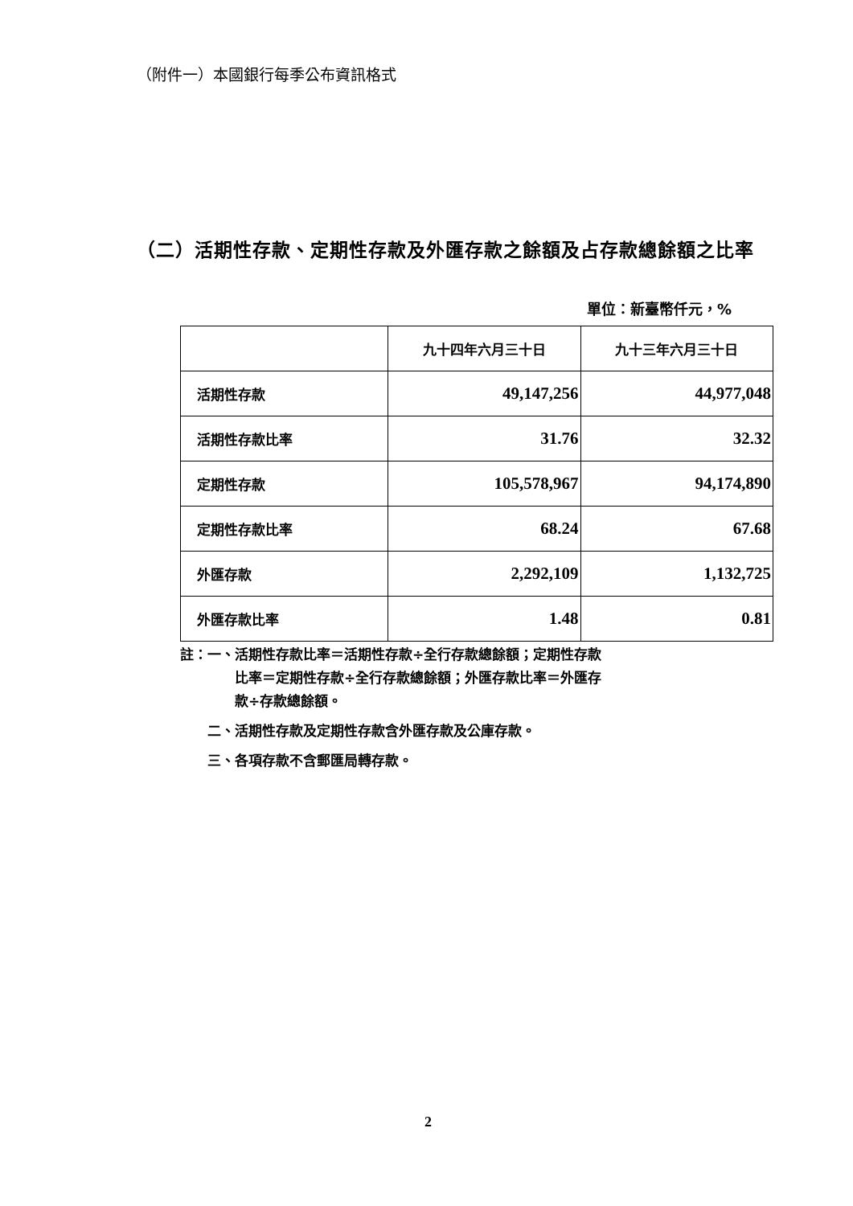（附件一）本國銀行每季公布資訊格式
（二）活期性存款、定期性存款及外匯存款之餘額及占存款總餘額之比率
單位：新臺幣仟元，%
| | 九十四年六月三十日 | 九十三年六月三十日 |
| --- | --- | --- |
| 活期性存款 | 49,147,256 | 44,977,048 |
| 活期性存款比率 | 31.76 | 32.32 |
| 定期性存款 | 105,578,967 | 94,174,890 |
| 定期性存款比率 | 68.24 | 67.68 |
| 外匯存款 | 2,292,109 | 1,132,725 |
| 外匯存款比率 | 1.48 | 0.81 |
註：一、活期性存款比率＝活期性存款÷全行存款總餘額；定期性存款
　　　　比率＝定期性存款÷全行存款總餘額；外匯存款比率＝外匯存
　　　　款÷存款總餘額。
　　二、活期性存款及定期性存款含外匯存款及公庫存款。
　　三、各項存款不含郵匯局轉存款。
2